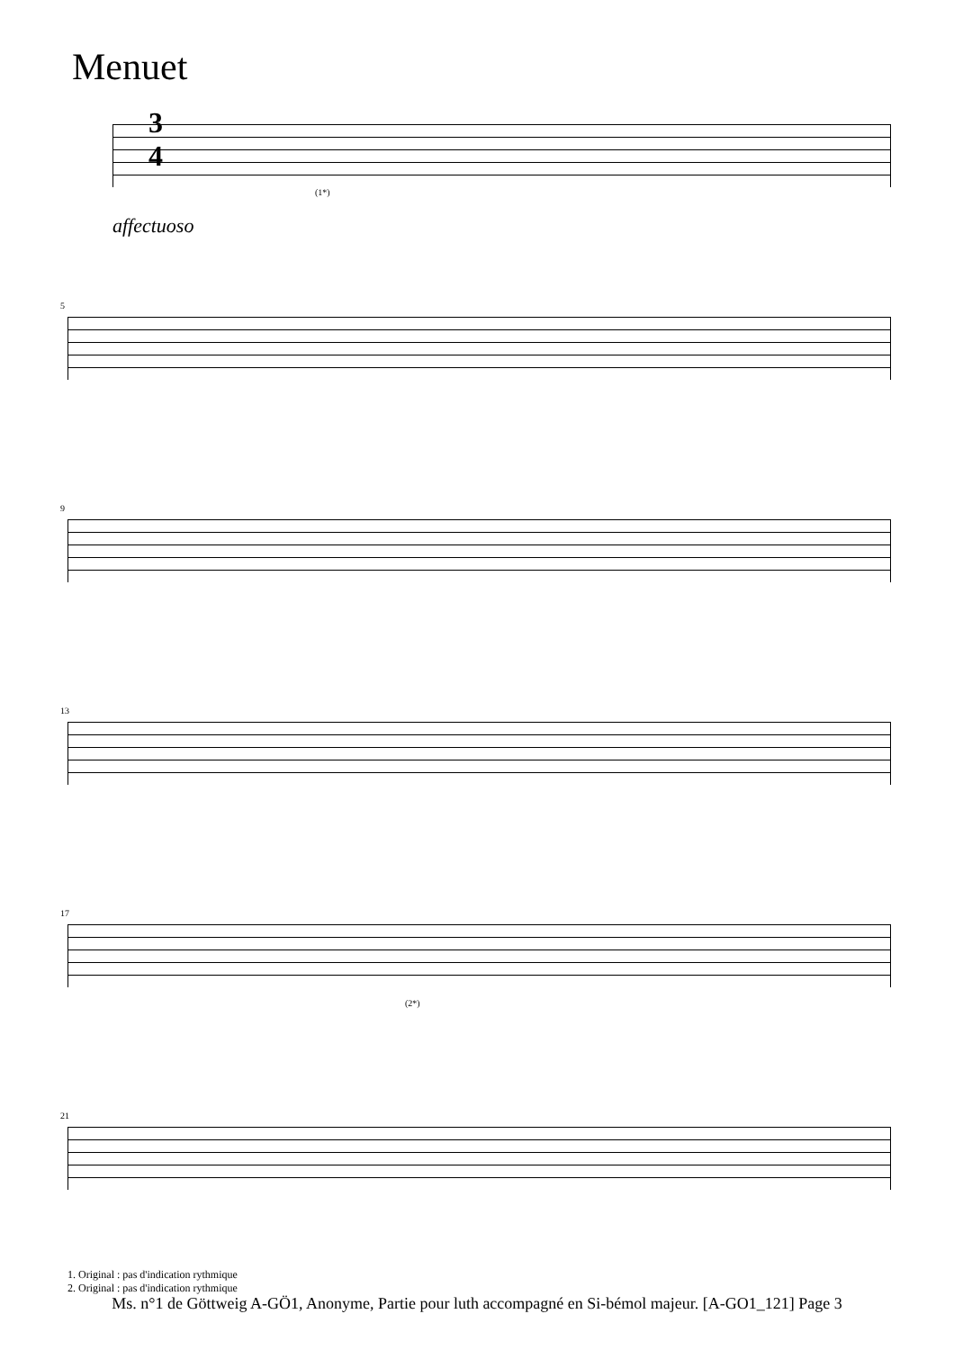Menuet
3
4
(1*)
affectuoso
5
9
13
17
(2*)
21
1. Original : pas d'indication rythmique
2. Original : pas d'indication rythmique
Ms. n°1 de Göttweig A-GÖ1, Anonyme, Partie pour luth accompagné en Si-bémol majeur. [A-GO1_121] Page 3